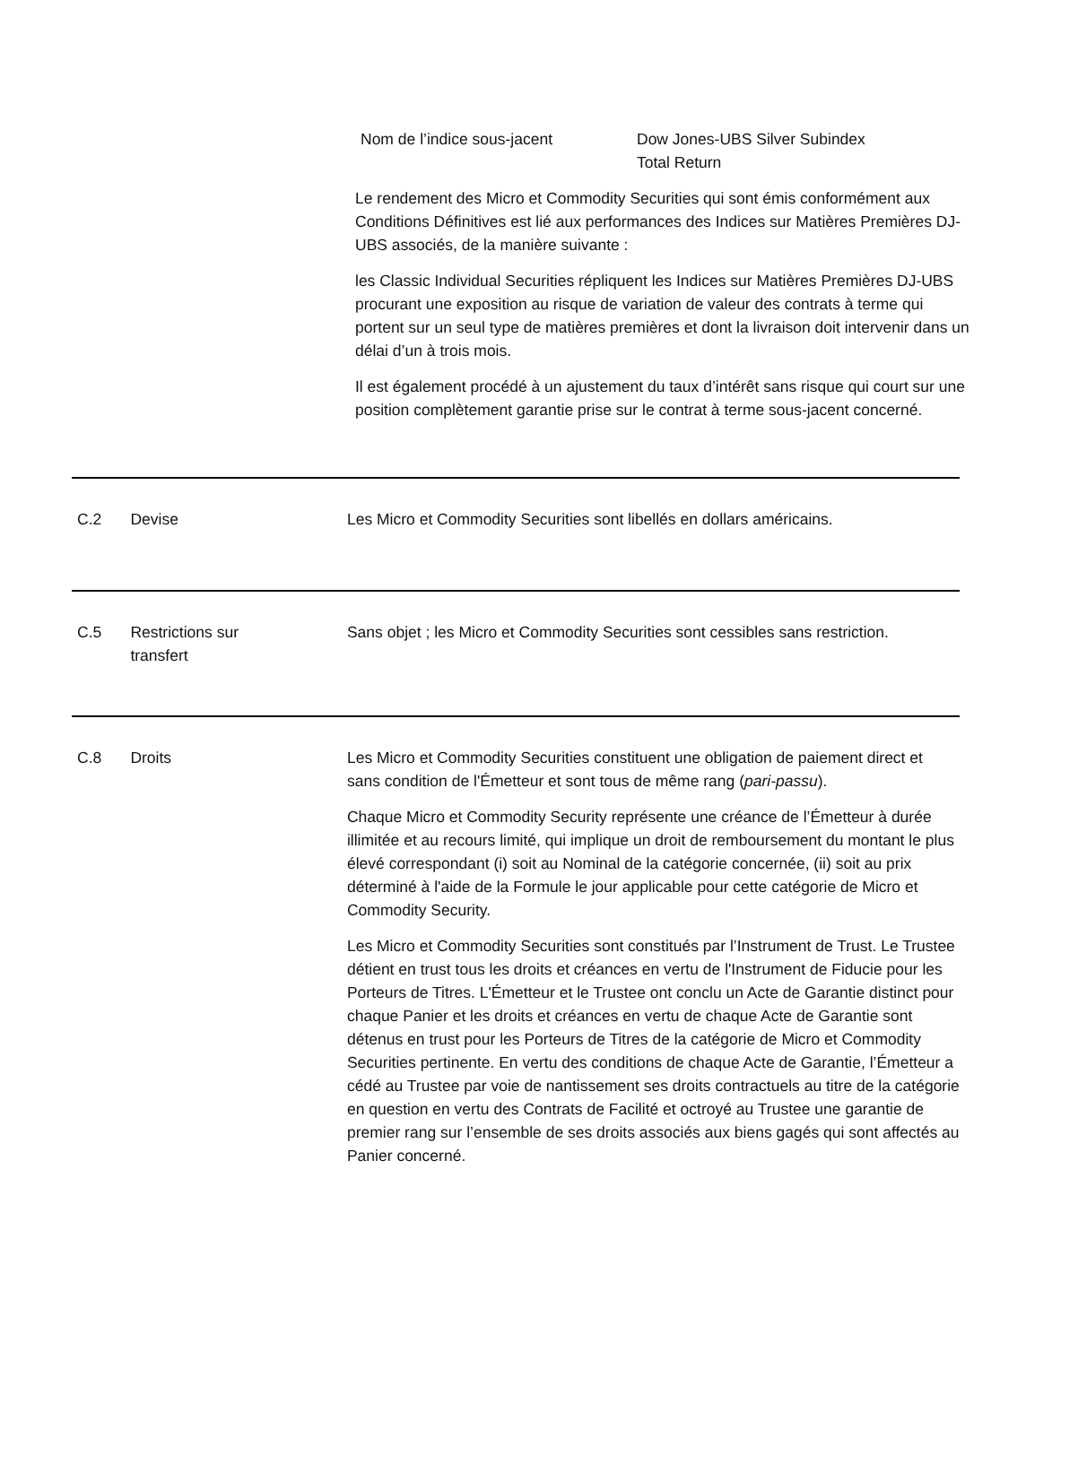Nom de l’indice sous-jacent Dow Jones-UBS Silver Subindex
Total Return
Le rendement des Micro et Commodity Securities qui sont émis conformément aux Conditions Définitives est lié aux performances des Indices sur Matières Premières DJ-UBS associés, de la manière suivante :
les Classic Individual Securities répliquent les Indices sur Matières Premières DJ-UBS procurant une exposition au risque de variation de valeur des contrats à terme qui portent sur un seul type de matières premières et dont la livraison doit intervenir dans un délai d’un à trois mois.
Il est également procédé à un ajustement du taux d’intérêt sans risque qui court sur une position complètement garantie prise sur le contrat à terme sous-jacent concerné.
C.2 Devise Les Micro et Commodity Securities sont libellés en dollars américains.
C.5 Restrictions sur
transfert
Sans objet ; les Micro et Commodity Securities sont cessibles sans restriction.
C.8 Droits Les Micro et Commodity Securities constituent une obligation de paiement direct et sans condition de l'Émetteur et sont tous de même rang (pari-passu).
Chaque Micro et Commodity Security représente une créance de l’Émetteur à durée illimitée et au recours limité, qui implique un droit de remboursement du montant le plus élevé correspondant (i) soit au Nominal de la catégorie concernée, (ii) soit au prix déterminé à l'aide de la Formule le jour applicable pour cette catégorie de Micro et Commodity Security.
Les Micro et Commodity Securities sont constitués par l’Instrument de Trust. Le Trustee détient en trust tous les droits et créances en vertu de l'Instrument de Fiducie pour les Porteurs de Titres. L'Émetteur et le Trustee ont conclu un Acte de Garantie distinct pour chaque Panier et les droits et créances en vertu de chaque Acte de Garantie sont détenus en trust pour les Porteurs de Titres de la catégorie de Micro et Commodity Securities pertinente. En vertu des conditions de chaque Acte de Garantie, l’Émetteur a cédé au Trustee par voie de nantissement ses droits contractuels au titre de la catégorie en question en vertu des Contrats de Facilité et octroyé au Trustee une garantie de premier rang sur l’ensemble de ses droits associés aux biens gagés qui sont affectés au Panier concerné.